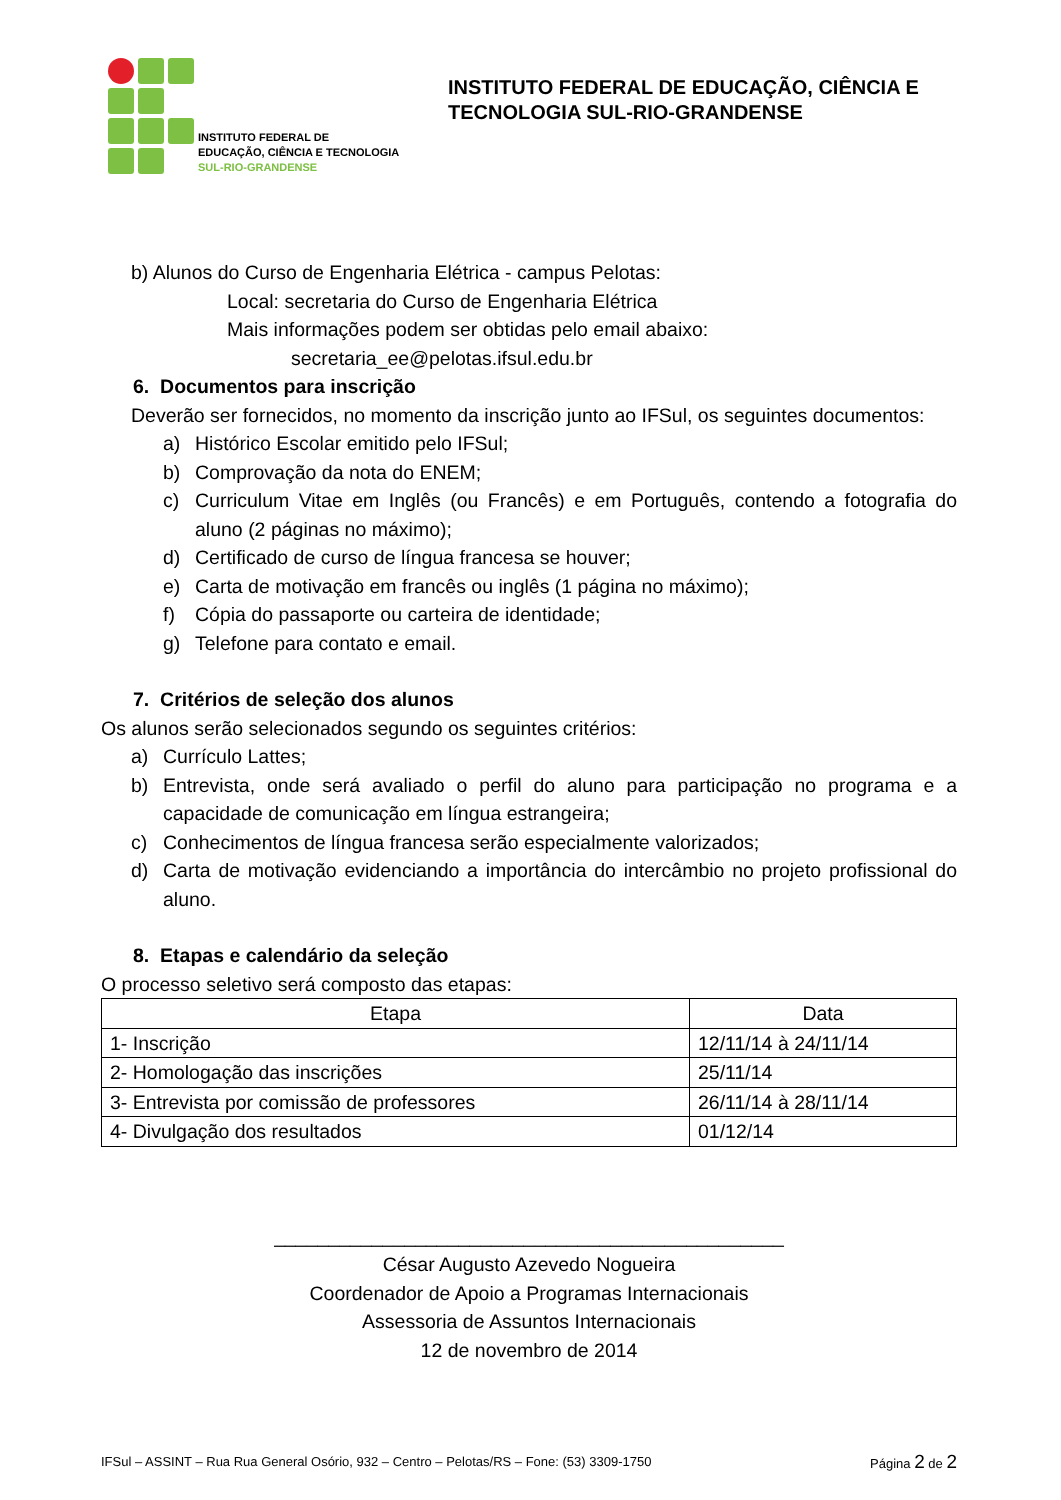INSTITUTO FEDERAL DE
EDUCAÇÃO, CIÊNCIA E TECNOLOGIA
SUL-RIO-GRANDENSE
INSTITUTO FEDERAL DE EDUCAÇÃO, CIÊNCIA E
TECNOLOGIA SUL-RIO-GRANDENSE
b) Alunos do Curso de Engenharia Elétrica - campus Pelotas:
Local: secretaria do Curso de Engenharia Elétrica
Mais informações podem ser obtidas pelo email abaixo:
secretaria_ee@pelotas.ifsul.edu.br
6. Documentos para inscrição
Deverão ser fornecidos, no momento da inscrição junto ao IFSul, os seguintes documentos:
a) Histórico Escolar emitido pelo IFSul;
b) Comprovação da nota do ENEM;
c) Curriculum Vitae em Inglês (ou Francês) e em Português, contendo a fotografia do aluno (2 páginas no máximo);
d) Certificado de curso de língua francesa se houver;
e) Carta de motivação em francês ou inglês (1 página no máximo);
f) Cópia do passaporte ou carteira de identidade;
g) Telefone para contato e email.
7. Critérios de seleção dos alunos
Os alunos serão selecionados segundo os seguintes critérios:
a) Currículo Lattes;
b) Entrevista, onde será avaliado o perfil do aluno para participação no programa e a capacidade de comunicação em língua estrangeira;
c) Conhecimentos de língua francesa serão especialmente valorizados;
d) Carta de motivação evidenciando a importância do intercâmbio no projeto profissional do aluno.
8. Etapas e calendário da seleção
O processo seletivo será composto das etapas:
| Etapa | Data |
| --- | --- |
| 1- Inscrição | 12/11/14 à 24/11/14 |
| 2- Homologação das inscrições | 25/11/14 |
| 3- Entrevista por comissão de professores | 26/11/14 à 28/11/14 |
| 4- Divulgação dos resultados | 01/12/14 |
_______________________________________________
César Augusto Azevedo Nogueira
Coordenador de Apoio a Programas Internacionais
Assessoria de Assuntos Internacionais
12 de novembro de 2014
IFSul – ASSINT – Rua Rua General Osório, 932 – Centro – Pelotas/RS – Fone: (53) 3309-1750 Página 2 de 2